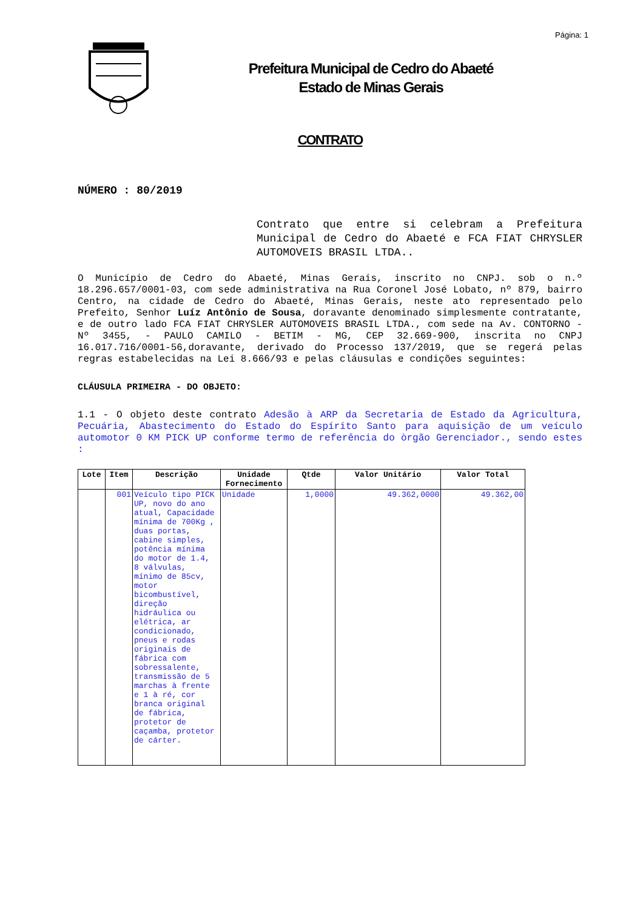Página: 1
Prefeitura Municipal de Cedro do Abaeté
Estado de Minas Gerais
CONTRATO
NÚMERO : 80/2019
Contrato que entre si celebram a Prefeitura Municipal de Cedro do Abaeté e FCA FIAT CHRYSLER AUTOMOVEIS BRASIL LTDA..
O Município de Cedro do Abaeté, Minas Gerais, inscrito no CNPJ. sob o n.º 18.296.657/0001-03, com sede administrativa na Rua Coronel José Lobato, nº 879, bairro Centro, na cidade de Cedro do Abaeté, Minas Gerais, neste ato representado pelo Prefeito, Senhor Luíz Antônio de Sousa, doravante denominado simplesmente contratante, e de outro lado FCA FIAT CHRYSLER AUTOMOVEIS BRASIL LTDA., com sede na Av. CONTORNO - Nº 3455, - PAULO CAMILO - BETIM - MG, CEP 32.669-900, inscrita no CNPJ 16.017.716/0001-56,doravante, derivado do Processo 137/2019, que se regerá pelas regras estabelecidas na Lei 8.666/93 e pelas cláusulas e condições seguintes:
CLÁUSULA PRIMEIRA - DO OBJETO:
1.1 - O objeto deste contrato Adesão à ARP da Secretaria de Estado da Agricultura, Pecuária, Abastecimento do Estado do Espírito Santo para aquisição de um veículo automotor 0 KM PICK UP conforme termo de referência do òrgão Gerenciador., sendo estes :
| Lote | Item | Descrição | Unidade Fornecimento | Qtde | Valor Unitário | Valor Total |
| --- | --- | --- | --- | --- | --- | --- |
| | 001 | Veículo tipo PICK UP, novo do ano atual, Capacidade mínima de 700Kg , duas portas, cabine simples, potência mínima do motor de 1.4, 8 válvulas, mínimo de 85cv, motor bicombustível, direção hidráulica ou elétrica, ar condicionado, pneus e rodas originais de fábrica com sobressalente, transmissão de 5 marchas à frente e 1 à ré, cor branca original de fábrica, protetor de caçamba, protetor de cárter. | Unidade | 1,0000 | 49.362,0000 | 49.362,00 |